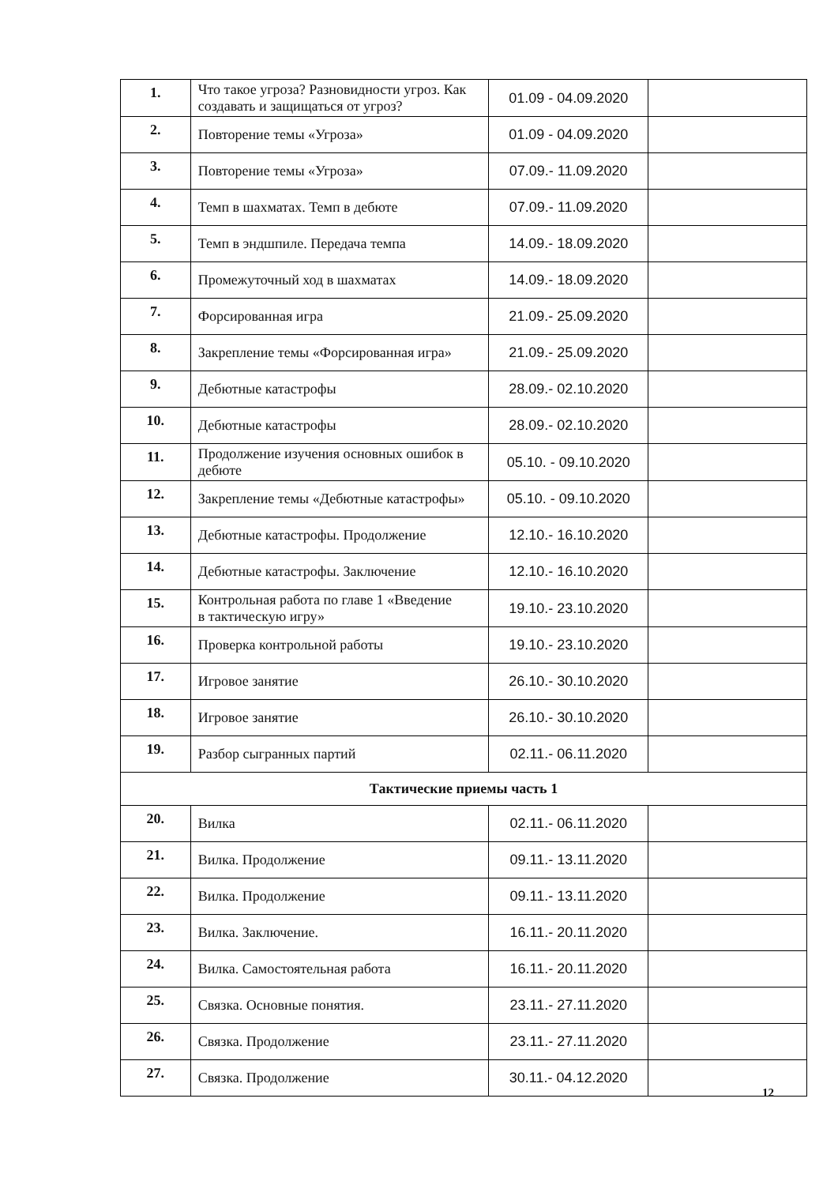| 1. | Что такое угроза? Разновидности угроз. Как создавать и защищаться от угроз? | 01.09 - 04.09.2020 | |
| 2. | Повторение темы «Угроза» | 01.09 - 04.09.2020 | |
| 3. | Повторение темы «Угроза» | 07.09.- 11.09.2020 | |
| 4. | Темп в шахматах. Темп в дебюте | 07.09.- 11.09.2020 | |
| 5. | Темп в эндшпиле. Передача темпа | 14.09.- 18.09.2020 | |
| 6. | Промежуточный ход в шахматах | 14.09.- 18.09.2020 | |
| 7. | Форсированная игра | 21.09.- 25.09.2020 | |
| 8. | Закрепление темы «Форсированная игра» | 21.09.- 25.09.2020 | |
| 9. | Дебютные катастрофы | 28.09.- 02.10.2020 | |
| 10. | Дебютные катастрофы | 28.09.- 02.10.2020 | |
| 11. | Продолжение изучения основных ошибок в дебюте | 05.10. - 09.10.2020 | |
| 12. | Закрепление темы «Дебютные катастрофы» | 05.10. - 09.10.2020 | |
| 13. | Дебютные катастрофы. Продолжение | 12.10.- 16.10.2020 | |
| 14. | Дебютные катастрофы. Заключение | 12.10.- 16.10.2020 | |
| 15. | Контрольная работа по главе 1 «Введение в тактическую игру» | 19.10.- 23.10.2020 | |
| 16. | Проверка контрольной работы | 19.10.- 23.10.2020 | |
| 17. | Игровое занятие | 26.10.- 30.10.2020 | |
| 18. | Игровое занятие | 26.10.- 30.10.2020 | |
| 19. | Разбор сыгранных партий | 02.11.- 06.11.2020 | |
| Тактические приемы часть 1 | | | |
| 20. | Вилка | 02.11.- 06.11.2020 | |
| 21. | Вилка. Продолжение | 09.11.- 13.11.2020 | |
| 22. | Вилка. Продолжение | 09.11.- 13.11.2020 | |
| 23. | Вилка. Заключение. | 16.11.- 20.11.2020 | |
| 24. | Вилка. Самостоятельная работа | 16.11.- 20.11.2020 | |
| 25. | Связка. Основные понятия. | 23.11.- 27.11.2020 | |
| 26. | Связка. Продолжение | 23.11.- 27.11.2020 | |
| 27. | Связка. Продолжение | 30.11.- 04.12.2020 | |
12